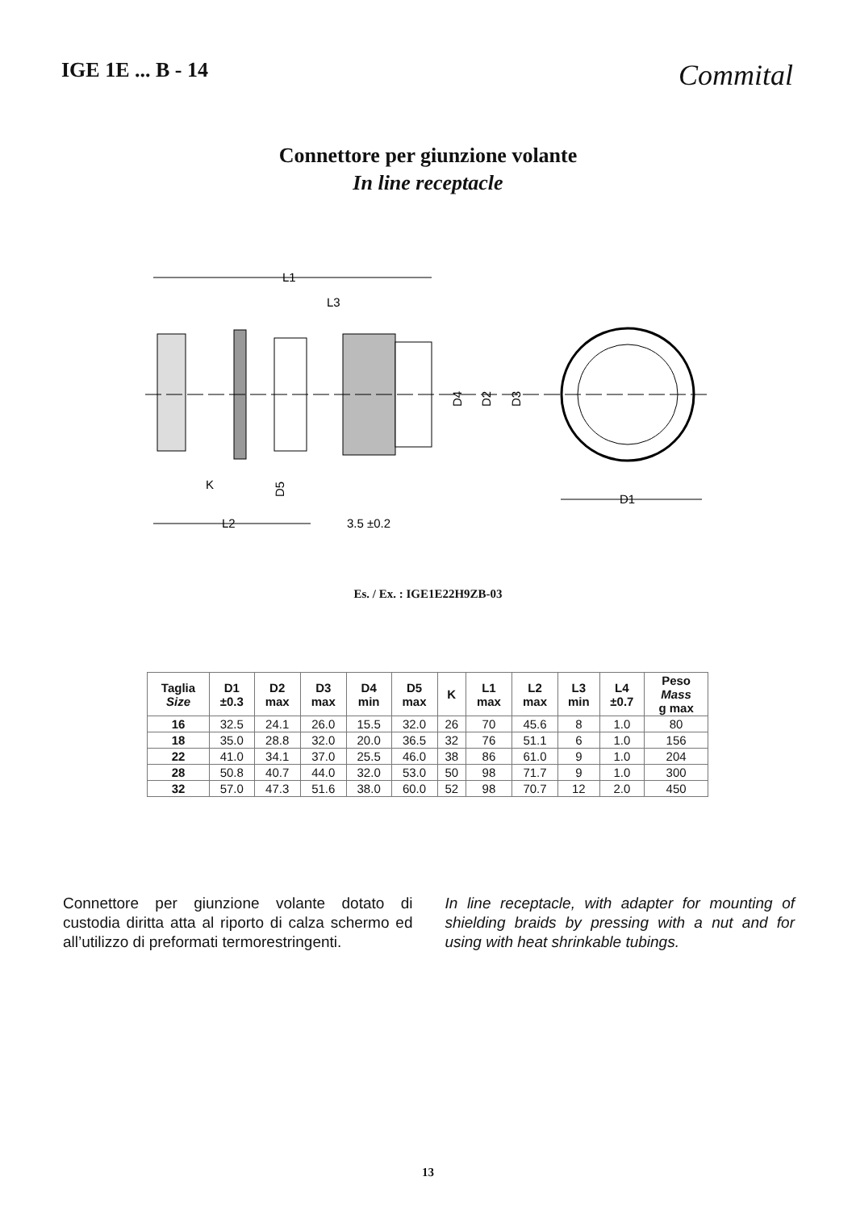IGE 1E ... B - 14
Commital
Connettore per giunzione volante
In line receptacle
L1
L3
D4
D2
D3
K
D5
D1
L2
3.5 ±0.2
Es. / Ex. : IGE1E22H9ZB-03
| Taglia Size | D1 ±0.3 | D2 max | D3 max | D4 min | D5 max | K | L1 max | L2 max | L3 min | L4 ±0.7 | Peso Mass g max |
| --- | --- | --- | --- | --- | --- | --- | --- | --- | --- | --- | --- |
| 16 | 32.5 | 24.1 | 26.0 | 15.5 | 32.0 | 26 | 70 | 45.6 | 8 | 1.0 | 80 |
| 18 | 35.0 | 28.8 | 32.0 | 20.0 | 36.5 | 32 | 76 | 51.1 | 6 | 1.0 | 156 |
| 22 | 41.0 | 34.1 | 37.0 | 25.5 | 46.0 | 38 | 86 | 61.0 | 9 | 1.0 | 204 |
| 28 | 50.8 | 40.7 | 44.0 | 32.0 | 53.0 | 50 | 98 | 71.7 | 9 | 1.0 | 300 |
| 32 | 57.0 | 47.3 | 51.6 | 38.0 | 60.0 | 52 | 98 | 70.7 | 12 | 2.0 | 450 |
Connettore per giunzione volante dotato di custodia diritta atta al riporto di calza schermo ed all’utilizzo di preformati termorestringenti.
In line receptacle, with adapter for mounting of shielding braids by pressing with a nut and for using with heat shrinkable tubings.
13